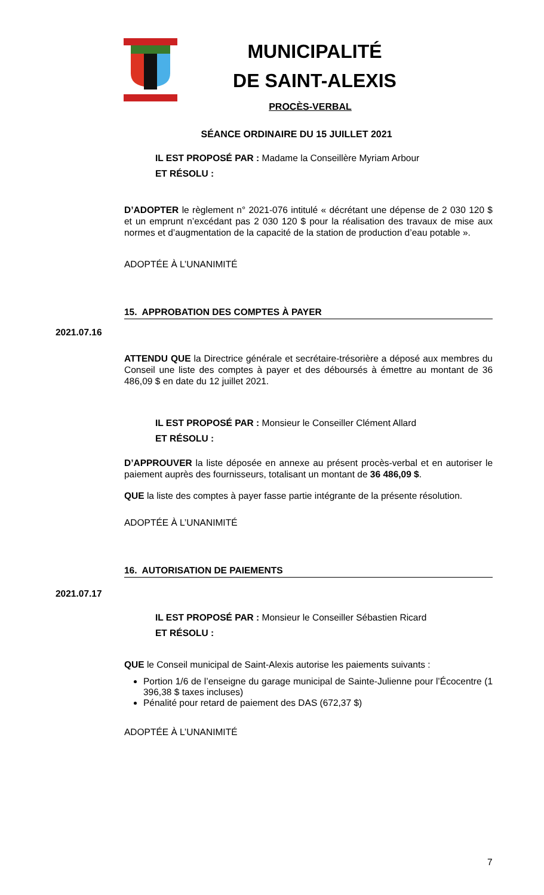MUNICIPALITÉ
DE SAINT-ALEXIS
PROCÈS-VERBAL
SÉANCE ORDINAIRE DU 15 JUILLET 2021
IL EST PROPOSÉ PAR : Madame la Conseillère Myriam Arbour
ET RÉSOLU :
D’ADOPTER le règlement n° 2021-076 intitulé « décrétant une dépense de 2 030 120 $ et un emprunt n’excédant pas 2 030 120 $ pour la réalisation des travaux de mise aux normes et d’augmentation de la capacité de la station de production d’eau potable ».
ADOPTÉE À L’UNANIMITÉ
15. APPROBATION DES COMPTES À PAYER
2021.07.16
ATTENDU QUE la Directrice générale et secrétaire-trésorière a déposé aux membres du Conseil une liste des comptes à payer et des déboursés à émettre au montant de 36 486,09 $ en date du 12 juillet 2021.
IL EST PROPOSÉ PAR : Monsieur le Conseiller Clément Allard
ET RÉSOLU :
D’APPROUVER la liste déposée en annexe au présent procès-verbal et en autoriser le paiement auprès des fournisseurs, totalisant un montant de 36 486,09 $.
QUE la liste des comptes à payer fasse partie intégrante de la présente résolution.
ADOPTÉE À L’UNANIMITÉ
16. AUTORISATION DE PAIEMENTS
2021.07.17
IL EST PROPOSÉ PAR : Monsieur le Conseiller Sébastien Ricard
ET RÉSOLU :
QUE le Conseil municipal de Saint-Alexis autorise les paiements suivants :
Portion 1/6 de l’enseigne du garage municipal de Sainte-Julienne pour l’Écocentre (1 396,38 $ taxes incluses)
Pénalité pour retard de paiement des DAS (672,37 $)
ADOPTÉE À L’UNANIMITÉ
7